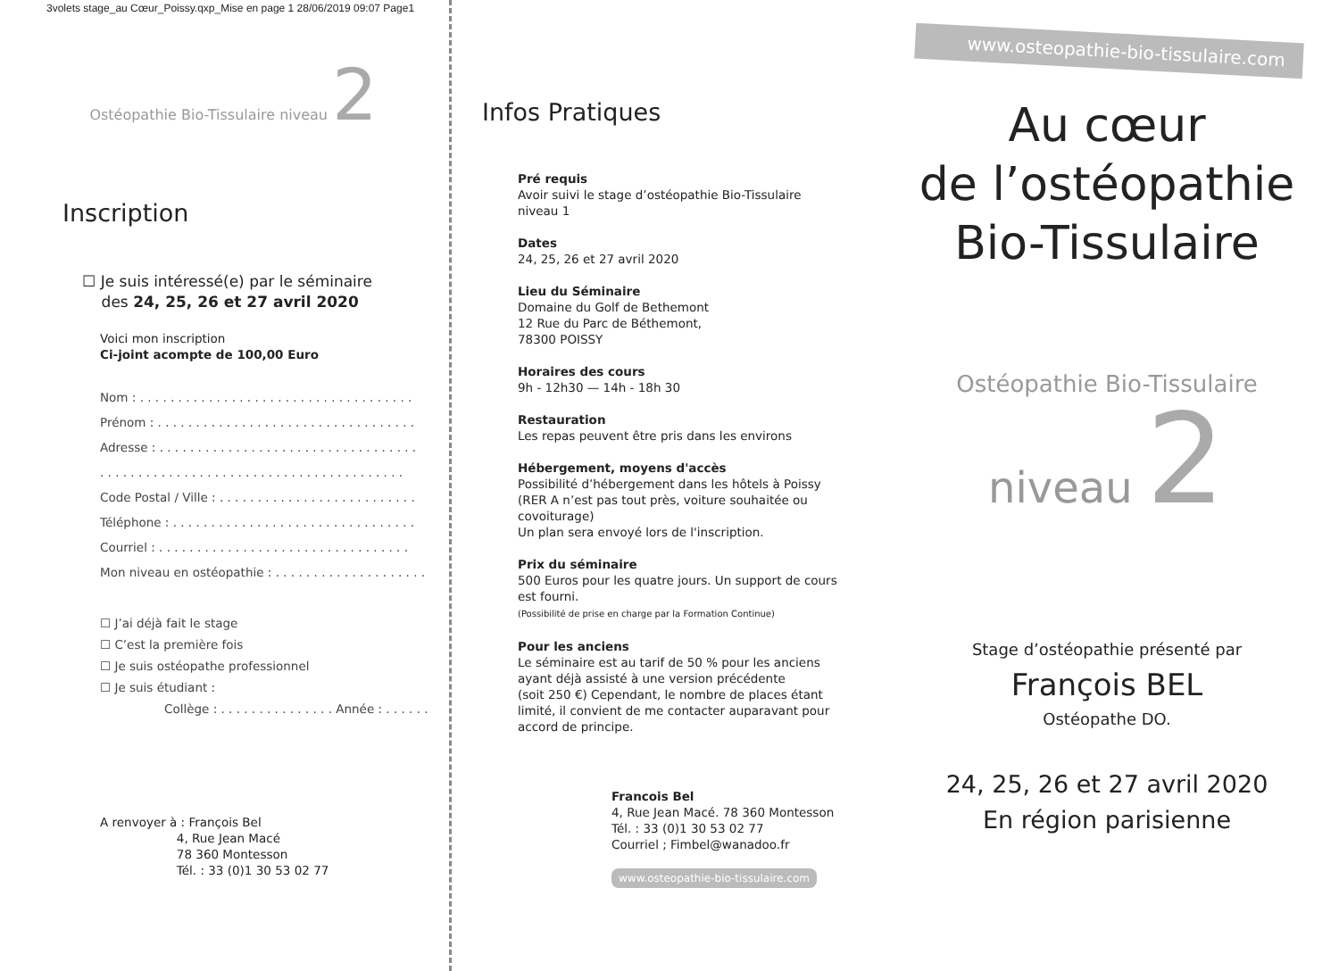3volets stage_au Cœur_Poissy.qxp_Mise en page 1 28/06/2019 09:07 Page1
Ostéopathie Bio-Tissulaire niveau 2
Inscription
☐ Je suis intéressé(e) par le séminaire
des 24, 25, 26 et 27 avril 2020
Voici mon inscription
Ci-joint acompte de 100,00 Euro
Nom : . . . . . . . . . . . . . . . . . . . . . . . . . . . . . . . . . . . .
Prénom : . . . . . . . . . . . . . . . . . . . . . . . . . . . . . . . . . .
Adresse : . . . . . . . . . . . . . . . . . . . . . . . . . . . . . . . . . .
. . . . . . . . . . . . . . . . . . . . . . . . . . . . . . . . . . . . . . . .
Code Postal / Ville : . . . . . . . . . . . . . . . . . . . . . . . . . .
Téléphone : . . . . . . . . . . . . . . . . . . . . . . . . . . . . . . . .
Courriel : . . . . . . . . . . . . . . . . . . . . . . . . . . . . . . . . .
Mon niveau en ostéopathie : . . . . . . . . . . . . . . . . . . . .
☐ J’ai déjà fait le stage
☐ C’est la première fois
☐ Je suis ostéopathe professionnel
☐ Je suis étudiant :
Collège : . . . . . . . . . . . . . . . Année : . . . . . .
A renvoyer à : François Bel
4, Rue Jean Macé
78 360 Montesson
Tél. : 33 (0)1 30 53 02 77
Infos Pratiques
Pré requis
Avoir suivi le stage d’ostéopathie Bio-Tissulaire
niveau 1
Dates
24, 25, 26 et 27 avril 2020
Lieu du Séminaire
Domaine du Golf de Bethemont
12 Rue du Parc de Béthemont,
78300 POISSY
Horaires des cours
9h - 12h30 — 14h - 18h 30
Restauration
Les repas peuvent être pris dans les environs
Hébergement, moyens d'accès
Possibilité d’hébergement dans les hôtels à Poissy
(RER A n’est pas tout près, voiture souhaitée ou
covoiturage)
Un plan sera envoyé lors de l'inscription.
Prix du séminaire
500 Euros pour les quatre jours. Un support de cours
est fourni.
(Possibilité de prise en charge par la Formation Continue)
Pour les anciens
Le séminaire est au tarif de 50 % pour les anciens
ayant déjà assisté à une version précédente
(soit 250 €) Cependant, le nombre de places étant
limité, il convient de me contacter auparavant pour
accord de principe.
Francois Bel
4, Rue Jean Macé. 78 360 Montesson
Tél. : 33 (0)1 30 53 02 77
Courriel ; Fimbel@wanadoo.fr
www.osteopathie-bio-tissulaire.com
www.osteopathie-bio-tissulaire.com
Au cœur
de l’ostéopathie
Bio-Tissulaire
Ostéopathie Bio-Tissulaire
niveau 2
Stage d’ostéopathie présenté par
François BEL
Ostéopathe DO.
24, 25, 26 et 27 avril 2020
En région parisienne